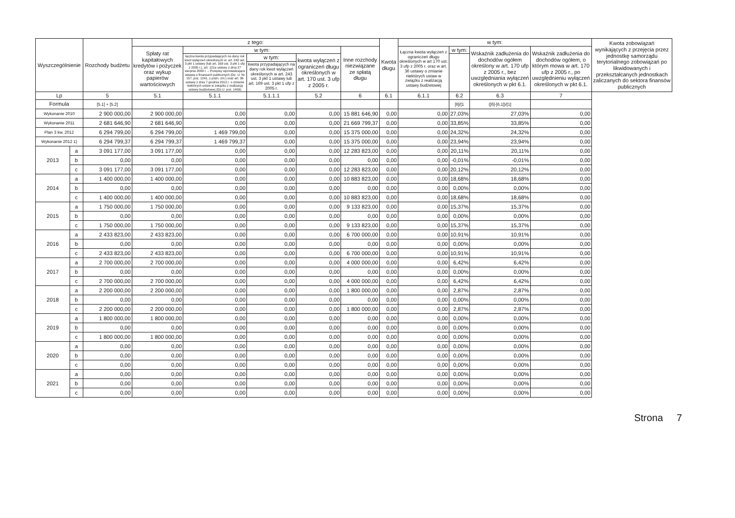| Wyszczególnienie | | Rozchody budżetu | z tego: | | | | | Kwota długu | w tym: | | | | Kwota zobowiązań wynikających z przejęcia przez jednostkę samorządu terytorialnego zobowiązań po likwidowanych i przekształcanych jednostkach zaliczanych do sektora finansów publicznych |
| --- | --- | --- | --- | --- | --- | --- | --- | --- | --- | --- | --- | --- | --- |
| | | | Spłaty rat kapitałowych kredytów i pożyczek oraz wykup papierów wartościowych | w tym: | | | Inne rozchody niezwiązane ze spłatą długu | | Łączna kwota wyłączeń z ograniczeń długu określonych w art 170 ust. 3 ufp z 2005 r. oraz w art. 36 ustawy o zmianie niektórych ustaw w związku z realizacją ustawy budżetowej | w tym: | Wskaźnik zadłużenia do dochodów ogółem określony w art. 170 ufp z 2005 r., bez uwzględniania wyłączeń określonych w pkt 6.1. | Wskaźnik zadłużenia do dochodów ogółem, o którym mowa w art. 170 ufp z 2005 r., po uwzględnieniu wyłączeń określonych w pkt 6.1. | |
| | | | | łączna kwota przypadających na dany rok kwot wyłączeń określonych w: art. 243 ust. 3 pkt 1 ustawy (lub art. 169 ust. 3 pkt 1 ufp z 2005 r.), art. 121a ustawy z dnia 27 sierpnia 2009 r. – Przepisy wprowadzające ustawę o finansach publicznych (Dz. U. Nr 157, poz. 1241, z późn. zm.) oraz art. 36 ustawy z dnia 7 grudnia 2012 r. o zmianie niektórych ustaw w związku z realizacją ustawy budżetowej (Dz.U. poz. 1456) | w tym: | kwota wyłączeń z ograniczeń długu określonych w art. 170 ust. 3 ufp z 2005 r. | | | | | | | |
| | | | | | kwota przypadających na dany rok kwot wyłączeń określonych w art. 243 ust. 3 pkt 1 ustawy lub art. 169 ust. 3 pkt 1 ufp z 2005 r. | | | | | | | | |
| Lp | | 5 | 5.1 | 5.1.1 | 5.1.1.1 | 5.2 | 6 | 6.1 | 6.1.1 | 6.2 | 6.3 | 7 | |
| Formula | | [5.1] + [5.2] | | | | | | | | [6]/[1 | ([6]-[6.1])/[1] | | |
| Wykonanie 2010 | | 2 900 000,00 | 2 900 000,00 | 0,00 | 0,00 | 0,00 | 15 881 646,90 | 0,00 | 0,00 | 27,03% | 27,03% | 0,00 | |
| Wykonanie 2011 | | 2 681 646,90 | 2 681 646,90 | 0,00 | 0,00 | 0,00 | 21 669 799,37 | 0,00 | 0,00 | 33,85% | 33,85% | 0,00 | |
| Plan 3 kw. 2012 | | 6 294 799,00 | 6 294 799,00 | 1 469 799,00 | 0,00 | 0,00 | 15 375 000,00 | 0,00 | 0,00 | 24,32% | 24,32% | 0,00 | |
| Wykonanie 2012 1) | | 6 294 799,37 | 6 294 799,37 | 1 469 799,37 | 0,00 | 0,00 | 15 375 000,00 | 0,00 | 0,00 | 23,94% | 23,94% | 0,00 | |
| 2013 | a | 3 091 177,00 | 3 091 177,00 | 0,00 | 0,00 | 0,00 | 12 283 823,00 | 0,00 | 0,00 | 20,11% | 20,11% | 0,00 | |
| | b | 0,00 | 0,00 | 0,00 | 0,00 | 0,00 | 0,00 | 0,00 | 0,00 | -0,01% | -0,01% | 0,00 | |
| | c | 3 091 177,00 | 3 091 177,00 | 0,00 | 0,00 | 0,00 | 12 283 823,00 | 0,00 | 0,00 | 20,12% | 20,12% | 0,00 | |
| 2014 | a | 1 400 000,00 | 1 400 000,00 | 0,00 | 0,00 | 0,00 | 10 883 823,00 | 0,00 | 0,00 | 18,68% | 18,68% | 0,00 | |
| | b | 0,00 | 0,00 | 0,00 | 0,00 | 0,00 | 0,00 | 0,00 | 0,00 | 0,00% | 0,00% | 0,00 | |
| | c | 1 400 000,00 | 1 400 000,00 | 0,00 | 0,00 | 0,00 | 10 883 823,00 | 0,00 | 0,00 | 18,68% | 18,68% | 0,00 | |
| 2015 | a | 1 750 000,00 | 1 750 000,00 | 0,00 | 0,00 | 0,00 | 9 133 823,00 | 0,00 | 0,00 | 15,37% | 15,37% | 0,00 | |
| | b | 0,00 | 0,00 | 0,00 | 0,00 | 0,00 | 0,00 | 0,00 | 0,00 | 0,00% | 0,00% | 0,00 | |
| | c | 1 750 000,00 | 1 750 000,00 | 0,00 | 0,00 | 0,00 | 9 133 823,00 | 0,00 | 0,00 | 15,37% | 15,37% | 0,00 | |
| 2016 | a | 2 433 823,00 | 2 433 823,00 | 0,00 | 0,00 | 0,00 | 6 700 000,00 | 0,00 | 0,00 | 10,91% | 10,91% | 0,00 | |
| | b | 0,00 | 0,00 | 0,00 | 0,00 | 0,00 | 0,00 | 0,00 | 0,00 | 0,00% | 0,00% | 0,00 | |
| | c | 2 433 823,00 | 2 433 823,00 | 0,00 | 0,00 | 0,00 | 6 700 000,00 | 0,00 | 0,00 | 10,91% | 10,91% | 0,00 | |
| 2017 | a | 2 700 000,00 | 2 700 000,00 | 0,00 | 0,00 | 0,00 | 4 000 000,00 | 0,00 | 0,00 | 6,42% | 6,42% | 0,00 | |
| | b | 0,00 | 0,00 | 0,00 | 0,00 | 0,00 | 0,00 | 0,00 | 0,00 | 0,00% | 0,00% | 0,00 | |
| | c | 2 700 000,00 | 2 700 000,00 | 0,00 | 0,00 | 0,00 | 4 000 000,00 | 0,00 | 0,00 | 6,42% | 6,42% | 0,00 | |
| 2018 | a | 2 200 000,00 | 2 200 000,00 | 0,00 | 0,00 | 0,00 | 1 800 000,00 | 0,00 | 0,00 | 2,87% | 2,87% | 0,00 | |
| | b | 0,00 | 0,00 | 0,00 | 0,00 | 0,00 | 0,00 | 0,00 | 0,00 | 0,00% | 0,00% | 0,00 | |
| | c | 2 200 000,00 | 2 200 000,00 | 0,00 | 0,00 | 0,00 | 1 800 000,00 | 0,00 | 0,00 | 2,87% | 2,87% | 0,00 | |
| 2019 | a | 1 800 000,00 | 1 800 000,00 | 0,00 | 0,00 | 0,00 | 0,00 | 0,00 | 0,00 | 0,00% | 0,00% | 0,00 | |
| | b | 0,00 | 0,00 | 0,00 | 0,00 | 0,00 | 0,00 | 0,00 | 0,00 | 0,00% | 0,00% | 0,00 | |
| | c | 1 800 000,00 | 1 800 000,00 | 0,00 | 0,00 | 0,00 | 0,00 | 0,00 | 0,00 | 0,00% | 0,00% | 0,00 | |
| 2020 | a | 0,00 | 0,00 | 0,00 | 0,00 | 0,00 | 0,00 | 0,00 | 0,00 | 0,00% | 0,00% | 0,00 | |
| | b | 0,00 | 0,00 | 0,00 | 0,00 | 0,00 | 0,00 | 0,00 | 0,00 | 0,00% | 0,00% | 0,00 | |
| | c | 0,00 | 0,00 | 0,00 | 0,00 | 0,00 | 0,00 | 0,00 | 0,00 | 0,00% | 0,00% | 0,00 | |
| 2021 | a | 0,00 | 0,00 | 0,00 | 0,00 | 0,00 | 0,00 | 0,00 | 0,00 | 0,00% | 0,00% | 0,00 | |
| | b | 0,00 | 0,00 | 0,00 | 0,00 | 0,00 | 0,00 | 0,00 | 0,00 | 0,00% | 0,00% | 0,00 | |
| | c | 0,00 | 0,00 | 0,00 | 0,00 | 0,00 | 0,00 | 0,00 | 0,00 | 0,00% | 0,00% | 0,00 | |
Strona 7